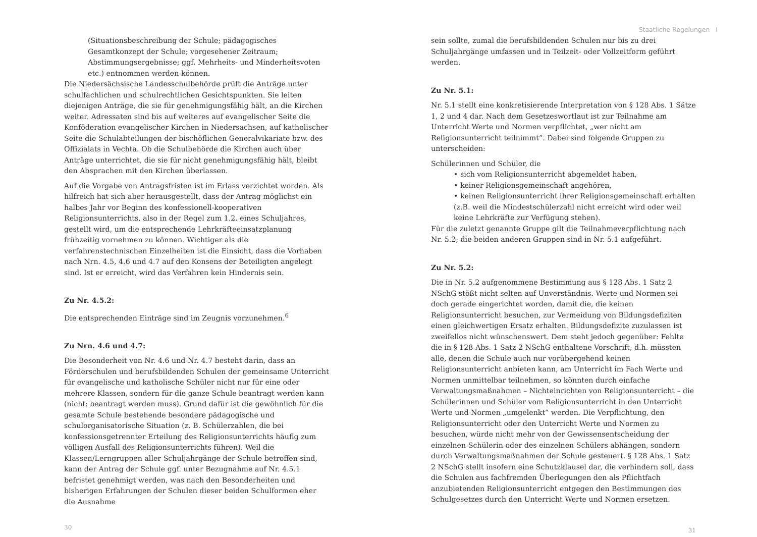Staatliche Regelungen I
(Situationsbeschreibung der Schule; pädagogisches Gesamtkonzept der Schule; vorgesehener Zeitraum; Abstimmungsergebnisse; ggf. Mehrheits- und Minderheitsvoten etc.) entnommen werden können.
Die Niedersächsische Landesschulbehörde prüft die Anträge unter schulfachlichen und schulrechtlichen Gesichtspunkten. Sie leiten diejenigen Anträge, die sie für genehmigungsfähig hält, an die Kirchen weiter. Adressaten sind bis auf weiteres auf evangelischer Seite die Konföderation evangelischer Kirchen in Niedersachsen, auf katholischer Seite die Schulabteilungen der bischöflichen Generalvikariate bzw. des Offizialats in Vechta. Ob die Schulbehörde die Kirchen auch über Anträge unterrichtet, die sie für nicht genehmigungsfähig hält, bleibt den Absprachen mit den Kirchen überlassen.
Auf die Vorgabe von Antragsfristen ist im Erlass verzichtet worden. Als hilfreich hat sich aber herausgestellt, dass der Antrag möglichst ein halbes Jahr vor Beginn des konfessionell-kooperativen Religionsunterrichts, also in der Regel zum 1.2. eines Schuljahres, gestellt wird, um die entsprechende Lehrkräfteeinsatzplanung frühzeitig vornehmen zu können. Wichtiger als die verfahrenstechnischen Einzelheiten ist die Einsicht, dass die Vorhaben nach Nrn. 4.5, 4.6 und 4.7 auf den Konsens der Beteiligten angelegt sind. Ist er erreicht, wird das Verfahren kein Hindernis sein.
Zu Nr. 4.5.2:
Die entsprechenden Einträge sind im Zeugnis vorzunehmen.<sup>6</sup>
Zu Nrn. 4.6 und 4.7:
Die Besonderheit von Nr. 4.6 und Nr. 4.7 besteht darin, dass an Förderschulen und berufsbildenden Schulen der gemeinsame Unterricht für evangelische und katholische Schüler nicht nur für eine oder mehrere Klassen, sondern für die ganze Schule beantragt werden kann (nicht: beantragt werden muss). Grund dafür ist die gewöhnlich für die gesamte Schule bestehende besondere pädagogische und schulorganisatorische Situation (z. B. Schülerzahlen, die bei konfessionsgetrennter Erteilung des Religionsunterrichts häufig zum völligen Ausfall des Religionsunterrichts führen). Weil die Klassen/Lerngruppen aller Schuljahrgänge der Schule betroffen sind, kann der Antrag der Schule ggf. unter Bezugnahme auf Nr. 4.5.1 befristet genehmigt werden, was nach den Besonderheiten und bisherigen Erfahrungen der Schulen dieser beiden Schulformen eher die Ausnahme
30
sein sollte, zumal die berufsbildenden Schulen nur bis zu drei Schuljahrgänge umfassen und in Teilzeit- oder Vollzeitform geführt werden.
Zu Nr. 5.1:
Nr. 5.1 stellt eine konkretisierende Interpretation von § 128 Abs. 1 Sätze 1, 2 und 4 dar. Nach dem Gesetzeswortlaut ist zur Teilnahme am Unterricht Werte und Normen verpflichtet, „wer nicht am Religionsunterricht teilnimmt”. Dabei sind folgende Gruppen zu unterscheiden:
Schülerinnen und Schüler, die
• sich vom Religionsunterricht abgemeldet haben,
• keiner Religionsgemeinschaft angehören,
• keinen Religionsunterricht ihrer Religionsgemeinschaft erhalten (z.B. weil die Mindestschülerzahl nicht erreicht wird oder weil keine Lehrkräfte zur Verfügung stehen).
Für die zuletzt genannte Gruppe gilt die Teilnahmeverpflichtung nach Nr. 5.2; die beiden anderen Gruppen sind in Nr. 5.1 aufgeführt.
Zu Nr. 5.2:
Die in Nr. 5.2 aufgenommene Bestimmung aus § 128 Abs. 1 Satz 2 NSchG stößt nicht selten auf Unverständnis. Werte und Normen sei doch gerade eingerichtet worden, damit die, die keinen Religionsunterricht besuchen, zur Vermeidung von Bildungsdefiziten einen gleichwertigen Ersatz erhalten. Bildungsdefizite zuzulassen ist zweifellos nicht wünschenswert. Dem steht jedoch gegenüber: Fehlte die in § 128 Abs. 1 Satz 2 NSchG enthaltene Vorschrift, d.h. müssten alle, denen die Schule auch nur vorübergehend keinen Religionsunterricht anbieten kann, am Unterricht im Fach Werte und Normen unmittelbar teilnehmen, so könnten durch einfache Verwaltungsmaßnahmen – Nichteinrichten von Religionsunterricht – die Schülerinnen und Schüler vom Religionsunterricht in den Unterricht Werte und Normen „umgelenkt” werden. Die Verpflichtung, den Religionsunterricht oder den Unterricht Werte und Normen zu besuchen, würde nicht mehr von der Gewissensentscheidung der einzelnen Schülerin oder des einzelnen Schülers abhängen, sondern durch Verwaltungsmaßnahmen der Schule gesteuert. § 128 Abs. 1 Satz 2 NSchG stellt insofern eine Schutzklausel dar, die verhindern soll, dass die Schulen aus fachfremden Überlegungen den als Pflichtfach anzubietenden Religionsunterricht entgegen den Bestimmungen des Schulgesetzes durch den Unterricht Werte und Normen ersetzen.
31